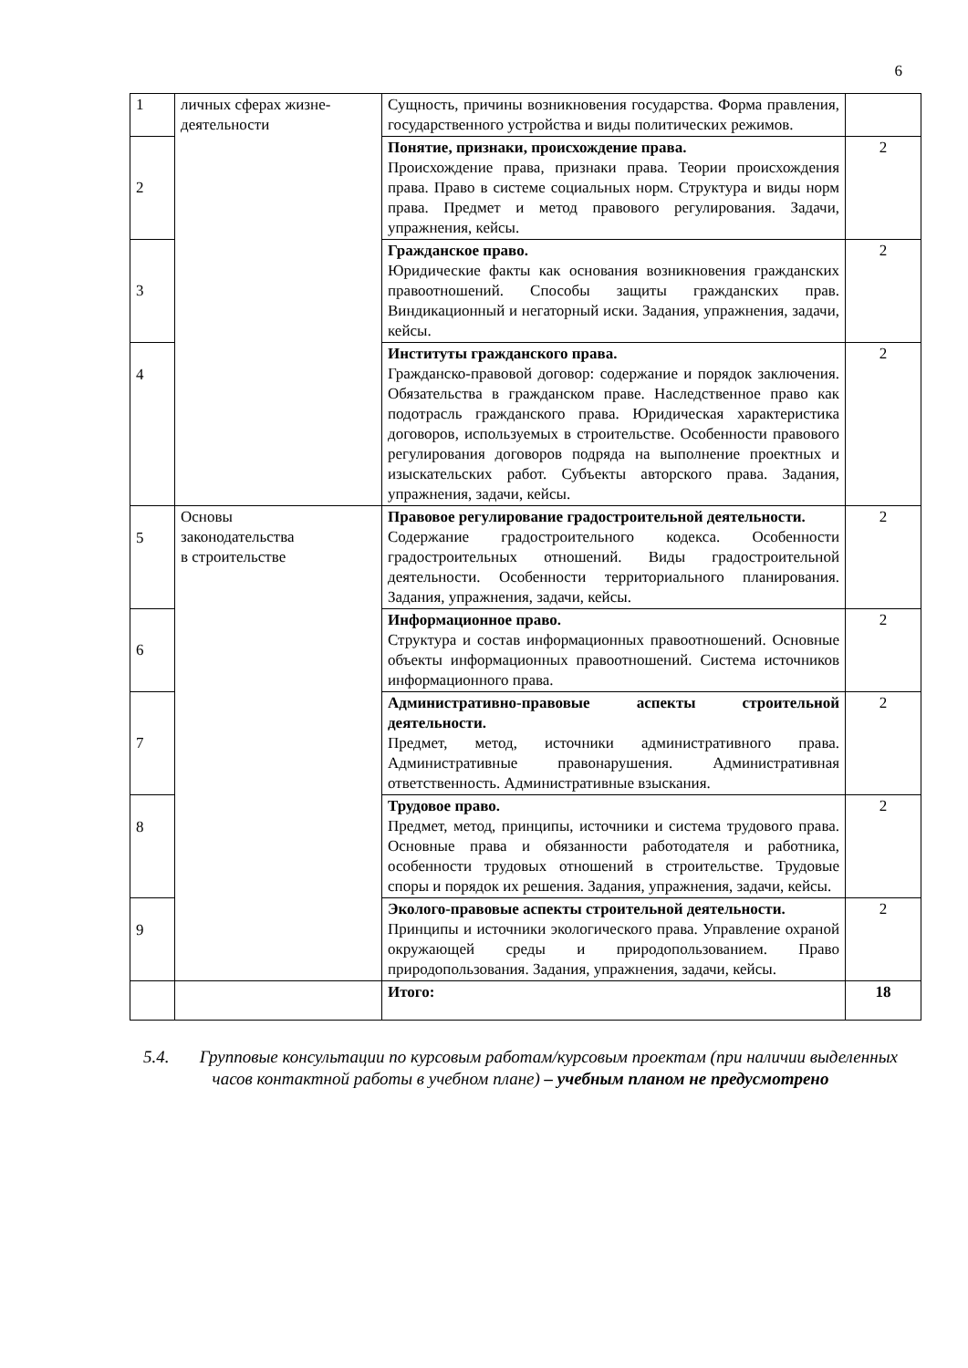6
| 1 | личных сферах жизне-деятельности | Сущность, причины возникновения государства. Форма правления, государственного устройства и виды политических режимов. | |
| 2 | | Понятие, признаки, происхождение права. Происхождение права, признаки права. Теории происхождения права. Право в системе социальных норм. Структура и виды норм права. Предмет и метод правового регулирования. Задачи, упражнения, кейсы. | 2 |
| 3 | | Гражданское право. Юридические факты как основания возникновения гражданских правоотношений. Способы защиты гражданских прав. Виндикационный и негаторный иски. Задания, упражнения, задачи, кейсы. | 2 |
| 4 | | Институты гражданского права. Гражданско-правовой договор: содержание и порядок заключения. Обязательства в гражданском праве. Наследственное право как подотрасль гражданского права. Юридическая характеристика договоров, используемых в строительстве. Особенности правового регулирования договоров подряда на выполнение проектных и изыскательских работ. Субъекты авторского права. Задания, упражнения, задачи, кейсы. | 2 |
| 5 | Основы законодательства в строительстве | Правовое регулирование градостроительной деятельности. Содержание градостроительного кодекса. Особенности градостроительных отношений. Виды градостроительной деятельности. Особенности территориального планирования. Задания, упражнения, задачи, кейсы. | 2 |
| 6 | | Информационное право. Структура и состав информационных правоотношений. Основные объекты информационных правоотношений. Система источников информационного права. | 2 |
| 7 | | Административно-правовые аспекты строительной деятельности. Предмет, метод, источники административного права. Административные правонарушения. Административная ответственность. Административные взыскания. | 2 |
| 8 | | Трудовое право. Предмет, метод, принципы, источники и система трудового права. Основные права и обязанности работодателя и работника, особенности трудовых отношений в строительстве. Трудовые споры и порядок их решения. Задания, упражнения, задачи, кейсы. | 2 |
| 9 | | Эколого-правовые аспекты строительной деятельности. Принципы и источники экологического права. Управление охраной окружающей среды и природопользованием. Право природопользования. Задания, упражнения, задачи, кейсы. | 2 |
| | | Итого: | 18 |
5.4. Групповые консультации по курсовым работам/курсовым проектам (при наличии выделенных часов контактной работы в учебном плане) – учебным планом не предусмотрено